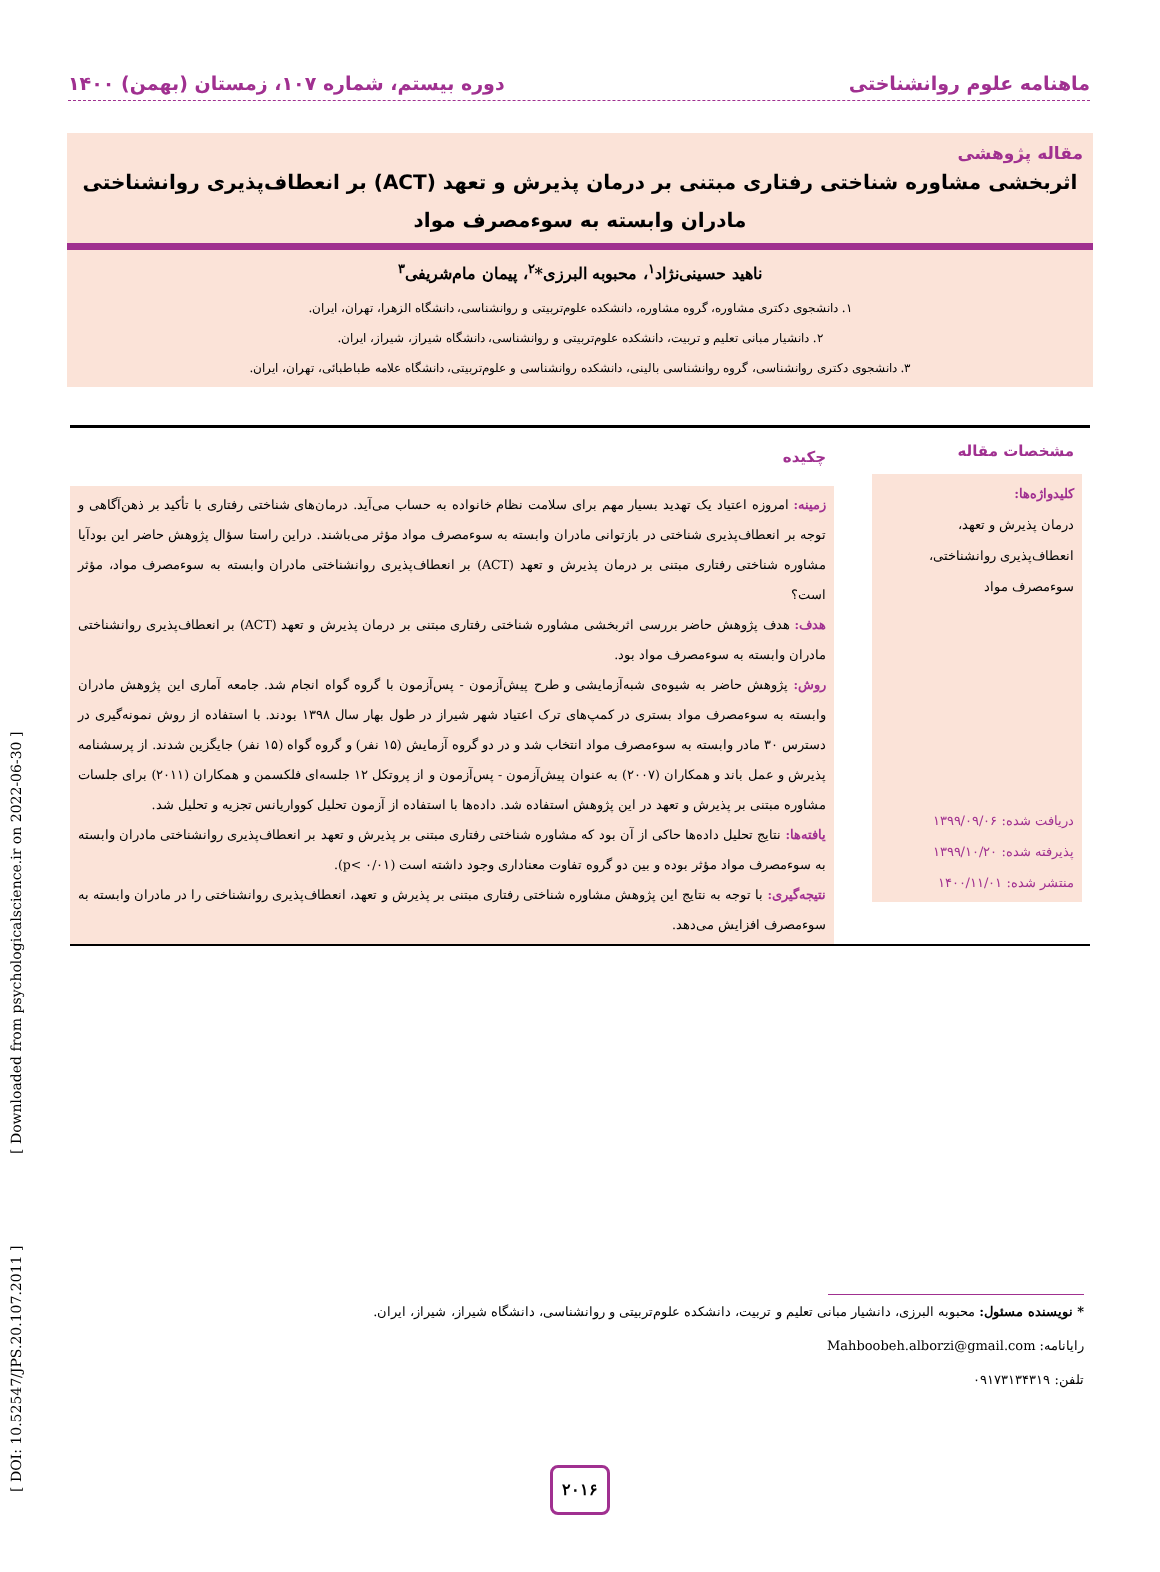ماهنامه علوم روانشناختی دوره بیستم، شماره ۱۰۷، زمستان (بهمن) ۱۴۰۰
مقاله پژوهشی
اثربخشی مشاوره شناختی رفتاری مبتنی بر درمان پذیرش و تعهد (ACT) بر انعطاف‌پذیری روانشناختی مادران وابسته به سوءمصرف مواد
ناهید حسینی‌نژاد<sup>۱</sup>، محبوبه البرزی*<sup>۲</sup>، پیمان مام‌شریفی<sup>۳</sup>
۱. دانشجوی دکتری مشاوره، گروه مشاوره، دانشکده علوم‌تربیتی و روانشناسی، دانشگاه الزهرا، تهران، ایران.
۲. دانشیار مبانی تعلیم و تربیت، دانشکده علوم‌تربیتی و روانشناسی، دانشگاه شیراز، شیراز، ایران.
۳. دانشجوی دکتری روانشناسی، گروه روانشناسی بالینی، دانشکده روانشناسی و علوم‌تربیتی، دانشگاه علامه طباطبائی، تهران، ایران.
مشخصات مقاله
کلیدواژه‌ها:
درمان پذیرش و تعهد،
انعطاف‌پذیری روانشناختی،
سوءمصرف مواد
دریافت شده: ۱۳۹۹/۰۹/۰۶
پذیرفته شده: ۱۳۹۹/۱۰/۲۰
منتشر شده: ۱۴۰۰/۱۱/۰۱
چکیده
زمینه: امروزه اعتیاد یک تهدید بسیار مهم برای سلامت نظام خانواده به حساب می‌آید. درمان‌های شناختی رفتاری با تأکید بر ذهن‌آگاهی و توجه بر انعطاف‌پذیری شناختی در بازتوانی مادران وابسته به سوءمصرف مواد مؤثر می‌باشند. دراین راستا سؤال پژوهش حاضر این بودآیا مشاوره شناختی رفتاری مبتنی بر درمان پذیرش و تعهد (ACT) بر انعطاف‌پذیری روانشناختی مادران وابسته به سوءمصرف مواد، مؤثر است؟
هدف: هدف پژوهش حاضر بررسی اثربخشی مشاوره شناختی رفتاری مبتنی بر درمان پذیرش و تعهد (ACT) بر انعطاف‌پذیری روانشناختی مادران وابسته به سوءمصرف مواد بود.
روش: پژوهش حاضر به شیوه‌ی شبه‌آزمایشی و طرح پیش‌آزمون - پس‌آزمون با گروه گواه انجام شد. جامعه آماری این پژوهش مادران وابسته به سوءمصرف مواد بستری در کمپ‌های ترک اعتیاد شهر شیراز در طول بهار سال ۱۳۹۸ بودند. با استفاده از روش نمونه‌گیری در دسترس ۳۰ مادر وابسته به سوءمصرف مواد انتخاب شد و در دو گروه آزمایش (۱۵ نفر) و گروه گواه (۱۵ نفر) جایگزین شدند. از پرسشنامه پذیرش و عمل باند و همکاران (۲۰۰۷) به عنوان پیش‌آزمون - پس‌آزمون و از پروتکل ۱۲ جلسه‌ای فلکسمن و همکاران (۲۰۱۱) برای جلسات مشاوره مبتنی بر پذیرش و تعهد در این پژوهش استفاده شد. داده‌ها با استفاده از آزمون تحلیل کوواریانس تجزیه و تحلیل شد.
یافته‌ها: نتایج تحلیل داده‌ها حاکی از آن بود که مشاوره شناختی رفتاری مبتنی بر پذیرش و تعهد بر انعطاف‌پذیری روانشناختی مادران وابسته به سوءمصرف مواد مؤثر بوده و بین دو گروه تفاوت معناداری وجود داشته است (p< ۰/۰۱).
نتیجه‌گیری: با توجه به نتایج این پژوهش مشاوره شناختی رفتاری مبتنی بر پذیرش و تعهد، انعطاف‌پذیری روانشناختی را در مادران وابسته به سوءمصرف افزایش می‌دهد.
* نویسنده مسئول: محبوبه البرزی، دانشیار مبانی تعلیم و تربیت، دانشکده علوم‌تربیتی و روانشناسی، دانشگاه شیراز، شیراز، ایران.
رایانامه: Mahboobeh.alborzi@gmail.com
تلفن: ۰۹۱۷۳۱۳۴۳۱۹
۲۰۱۶
[ DOI: 10.52547/JPS.20.107.2011 ] [ Downloaded from psychologicalscience.ir on 2022-06-30 ]